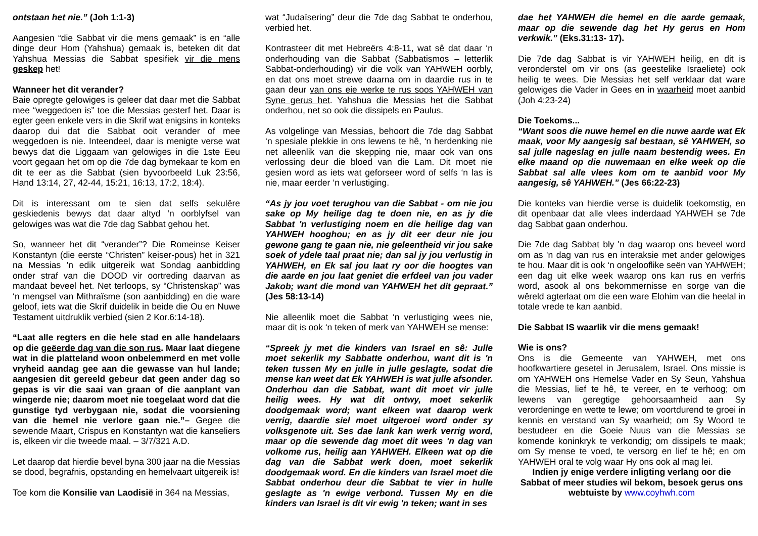ontstaan het nie.” (Joh 1:1-3)
Aangesien “die Sabbat vir die mens gemaak” is en “alle dinge deur Hom (Yahshua) gemaak is, beteken dit dat Yahshua Messias die Sabbat spesifiek vir die mens geskep het!
Wanneer het dit verander?
Baie opregte gelowiges is geleer dat daar met die Sabbat mee “weggedoen is” toe die Messias gesterf het. Daar is egter geen enkele vers in die Skrif wat enigsins in konteks daarop dui dat die Sabbat ooit verander of mee weggedoen is nie. Inteendeel, daar is menigte verse wat bewys dat die Liggaam van gelowiges in die 1ste Eeu voort gegaan het om op die 7de dag bymekaar te kom en dit te eer as die Sabbat (sien byvoorbeeld Luk 23:56, Hand 13:14, 27, 42-44, 15:21, 16:13, 17:2, 18:4).
Dit is interessant om te sien dat selfs sekulêre geskiedenis bewys dat daar altyd ‘n oorblyfsel van gelowiges was wat die 7de dag Sabbat gehou het.
So, wanneer het dit “verander”? Die Romeinse Keiser Konstantyn (die eerste “Christen” keiser-pous) het in 321 na Messias 'n edik uitgereik wat Sondag aanbidding onder straf van die DOOD vir oortreding daarvan as mandaat beveel het. Net terloops, sy “Christenskap” was ‘n mengsel van Mithraïsme (son aanbidding) en die ware geloof, iets wat die Skrif duidelik in beide die Ou en Nuwe Testament uitdruklik verbied (sien 2 Kor.6:14-18).
“Laat alle regters en die hele stad en alle handelaars op die geëerde dag van die son rus. Maar laat diegene wat in die platteland woon onbelemmerd en met volle vryheid aandag gee aan die gewasse van hul lande; aangesien dit gereeld gebeur dat geen ander dag so gepas is vir die saai van graan of die aanplant van wingerde nie; daarom moet nie toegelaat word dat die gunstige tyd verbygaan nie, sodat die voorsiening van die hemel nie verlore gaan nie.”– Gegee die sewende Maart, Crispus en Konstantyn wat die kanseliers is, elkeen vir die tweede maal. – 3/7/321 A.D.
Let daarop dat hierdie bevel byna 300 jaar na die Messias se dood, begrafnis, opstanding en hemelvaart uitgereik is!
Toe kom die Konsilie van Laodisië in 364 na Messias,
wat “Judaïsering” deur die 7de dag Sabbat te onderhou, verbied het.
Kontrasteer dit met Hebreërs 4:8-11, wat sê dat daar ‘n onderhouding van die Sabbat (Sabbatismos – letterlik Sabbat-onderhouding) vir die volk van YAHWEH oorbly, en dat ons moet strewe daarna om in daardie rus in te gaan deur van ons eie werke te rus soos YAHWEH van Syne gerus het. Yahshua die Messias het die Sabbat onderhou, net so ook die dissipels en Paulus.
As volgelinge van Messias, behoort die 7de dag Sabbat ‘n spesiale plekkie in ons lewens te hê, ‘n herdenking nie net alleenlik van die skepping nie, maar ook van ons verlossing deur die bloed van die Lam. Dit moet nie gesien word as iets wat geforseer word of selfs ‘n las is nie, maar eerder ‘n verlustiging.
“As jy jou voet terughou van die Sabbat - om nie jou sake op My heilige dag te doen nie, en as jy die Sabbat 'n verlustiging noem en die heilige dag van YAHWEH hooghou; en as jy dit eer deur nie jou gewone gang te gaan nie, nie geleentheid vir jou sake soek of ydele taal praat nie; dan sal jy jou verlustig in YAHWEH, en Ek sal jou laat ry oor die hoogtes van die aarde en jou laat geniet die erfdeel van jou vader Jakob; want die mond van YAHWEH het dit gepraat.” (Jes 58:13-14)
Nie alleenlik moet die Sabbat ‘n verlustiging wees nie, maar dit is ook ‘n teken of merk van YAHWEH se mense:
“Spreek jy met die kinders van Israel en sê: Julle moet sekerlik my Sabbatte onderhou, want dit is 'n teken tussen My en julle in julle geslagte, sodat die mense kan weet dat Ek YAHWEH is wat julle afsonder. Onderhou dan die Sabbat, want dit moet vir julle heilig wees. Hy wat dit ontwy, moet sekerlik doodgemaak word; want elkeen wat daarop werk verrig, daardie siel moet uitgeroei word onder sy volksgenote uit. Ses dae lank kan werk verrig word, maar op die sewende dag moet dit wees 'n dag van volkome rus, heilig aan YAHWEH. Elkeen wat op die dag van die Sabbat werk doen, moet sekerlik doodgemaak word. En die kinders van Israel moet die Sabbat onderhou deur die Sabbat te vier in hulle geslagte as 'n ewige verbond. Tussen My en die kinders van Israel is dit vir ewig 'n teken; want in ses
dae het YAHWEH die hemel en die aarde gemaak, maar op die sewende dag het Hy gerus en Hom verkwik.” (Eks.31:13- 17).
Die 7de dag Sabbat is vir YAHWEH heilig, en dit is veronderstel om vir ons (as geestelike Israeliete) ook heilig te wees. Die Messias het self verklaar dat ware gelowiges die Vader in Gees en in waarheid moet aanbid (Joh 4:23-24)
Die Toekoms...
“Want soos die nuwe hemel en die nuwe aarde wat Ek maak, voor My aangesig sal bestaan, sê YAHWEH, so sal julle nageslag en julle naam bestendig wees. En elke maand op die nuwemaan en elke week op die Sabbat sal alle vlees kom om te aanbid voor My aangesig, sê YAHWEH.” (Jes 66:22-23)
Die konteks van hierdie verse is duidelik toekomstig, en dit openbaar dat alle vlees inderdaad YAHWEH se 7de dag Sabbat gaan onderhou.
Die 7de dag Sabbat bly 'n dag waarop ons beveel word om as 'n dag van rus en interaksie met ander gelowiges te hou. Maar dit is ook ‘n ongelooflike seën van YAHWEH; een dag uit elke week waarop ons kan rus en verfris word, asook al ons bekommernisse en sorge van die wêreld agterlaat om die een ware Elohim van die heelal in totale vrede te kan aanbid.
Die Sabbat IS waarlik vir die mens gemaak!
Wie is ons?
Ons is die Gemeente van YAHWEH, met ons hoofkwartiere gesetel in Jerusalem, Israel. Ons missie is om YAHWEH ons Hemelse Vader en Sy Seun, Yahshua die Messias, lief te hê, te vereer, en te verhoog; om lewens van geregtige gehoorsaamheid aan Sy verordeninge en wette te lewe; om voortdurend te groei in kennis en verstand van Sy waarheid; om Sy Woord te bestudeer en die Goeie Nuus van die Messias se komende koninkryk te verkondig; om dissipels te maak; om Sy mense te voed, te versorg en lief te hê; en om YAHWEH oral te volg waar Hy ons ook al mag lei.
Indien jy enige verdere inligting verlang oor die Sabbat of meer studies wil bekom, besoek gerus ons webtuiste by www.coyhwh.com